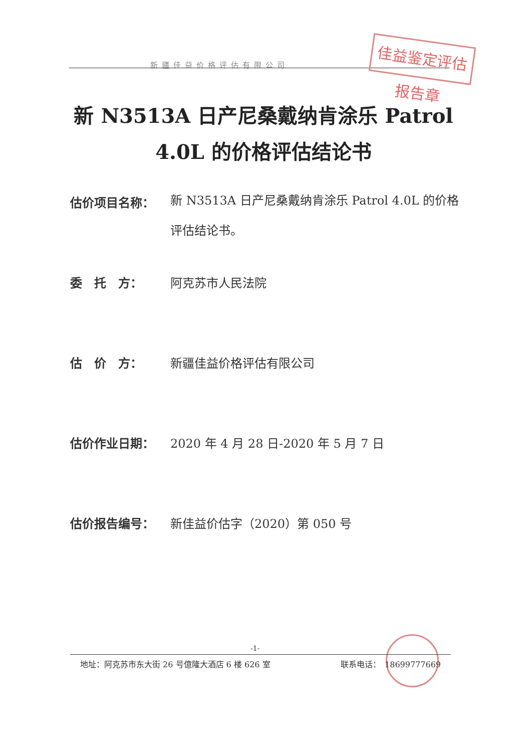新疆佳益价格评估有限公司
佳益鉴定评估报告章
新 N3513A 日产尼桑戴纳肯涂乐 Patrol
4.0L 的价格评估结论书
估价项目名称： 新 N3513A 日产尼桑戴纳肯涂乐 Patrol 4.0L 的价格评估结论书。
委　托　方： 阿克苏市人民法院
估　价　方： 新疆佳益价格评估有限公司
估价作业日期： 2020 年 4 月 28 日-2020 年 5 月 7 日
估价报告编号： 新佳益价估字（2020）第 050 号
-1-
地址：阿克苏市东大街 26 号億隆大酒店 6 楼 626 室 联系电话：　18699777669